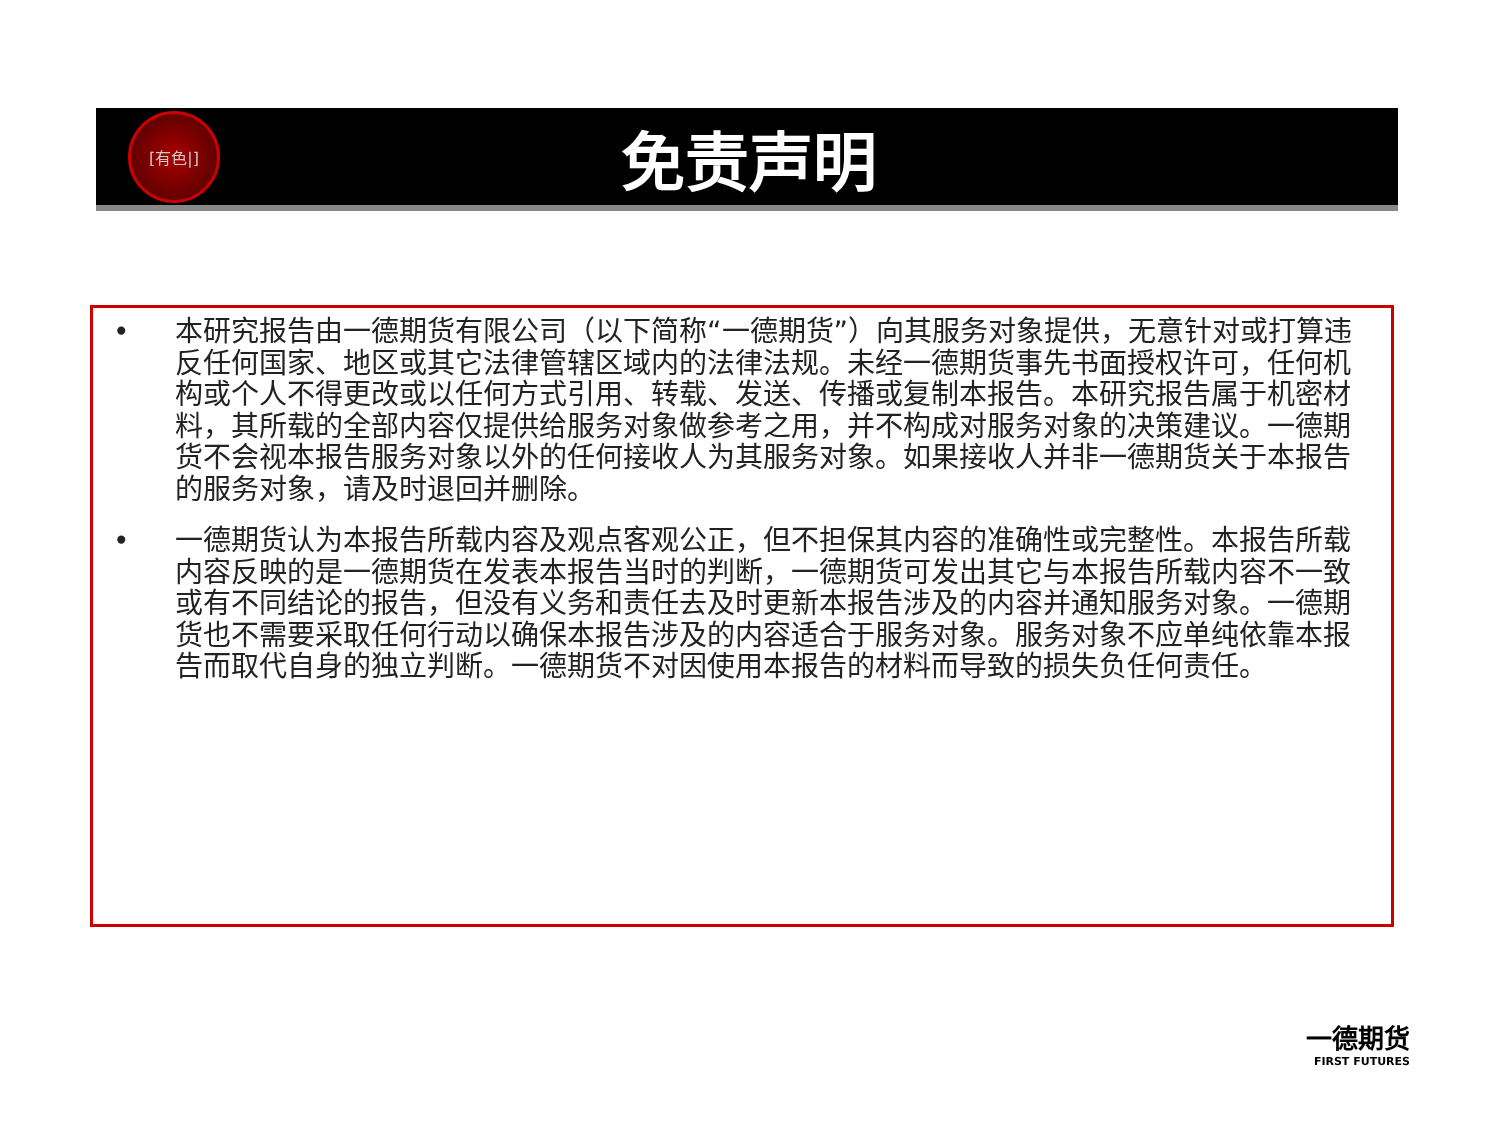[有色|]
免责声明
• 本研究报告由一德期货有限公司（以下简称“一德期货”）向其服务对象提供，无意针对或打算违反任何国家、地区或其它法律管辖区域内的法律法规。未经一德期货事先书面授权许可，任何机构或个人不得更改或以任何方式引用、转载、发送、传播或复制本报告。本研究报告属于机密材料，其所载的全部内容仅提供给服务对象做参考之用，并不构成对服务对象的决策建议。一德期货不会视本报告服务对象以外的任何接收人为其服务对象。如果接收人并非一德期货关于本报告的服务对象，请及时退回并删除。
• 一德期货认为本报告所载内容及观点客观公正，但不担保其内容的准确性或完整性。本报告所载内容反映的是一德期货在发表本报告当时的判断，一德期货可发出其它与本报告所载内容不一致或有不同结论的报告，但没有义务和责任去及时更新本报告涉及的内容并通知服务对象。一德期货也不需要采取任何行动以确保本报告涉及的内容适合于服务对象。服务对象不应单纯依靠本报告而取代自身的独立判断。一德期货不对因使用本报告的材料而导致的损失负任何责任。
一德期货
FIRST FUTURES